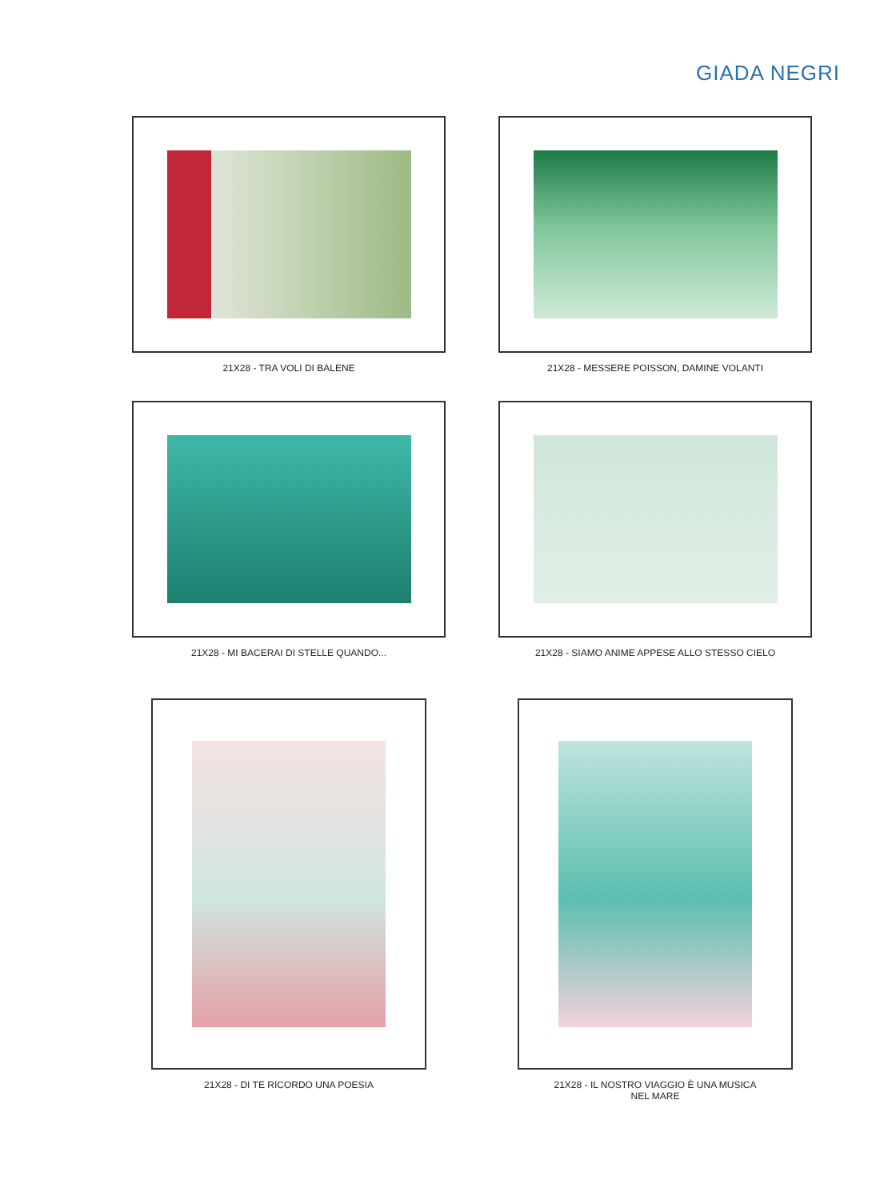GIADA NEGRI
21X28 - TRA VOLI DI BALENE 21X28 - MESSERE POISSON, DAMINE VOLANTI
21X28 - MI BACERAI DI STELLE QUANDO... 21X28 - SIAMO ANIME APPESE ALLO STESSO CIELO
21X28 - DI TE RICORDO UNA POESIA 21X28 - IL NOSTRO VIAGGIO È UNA MUSICA
NEL MARE